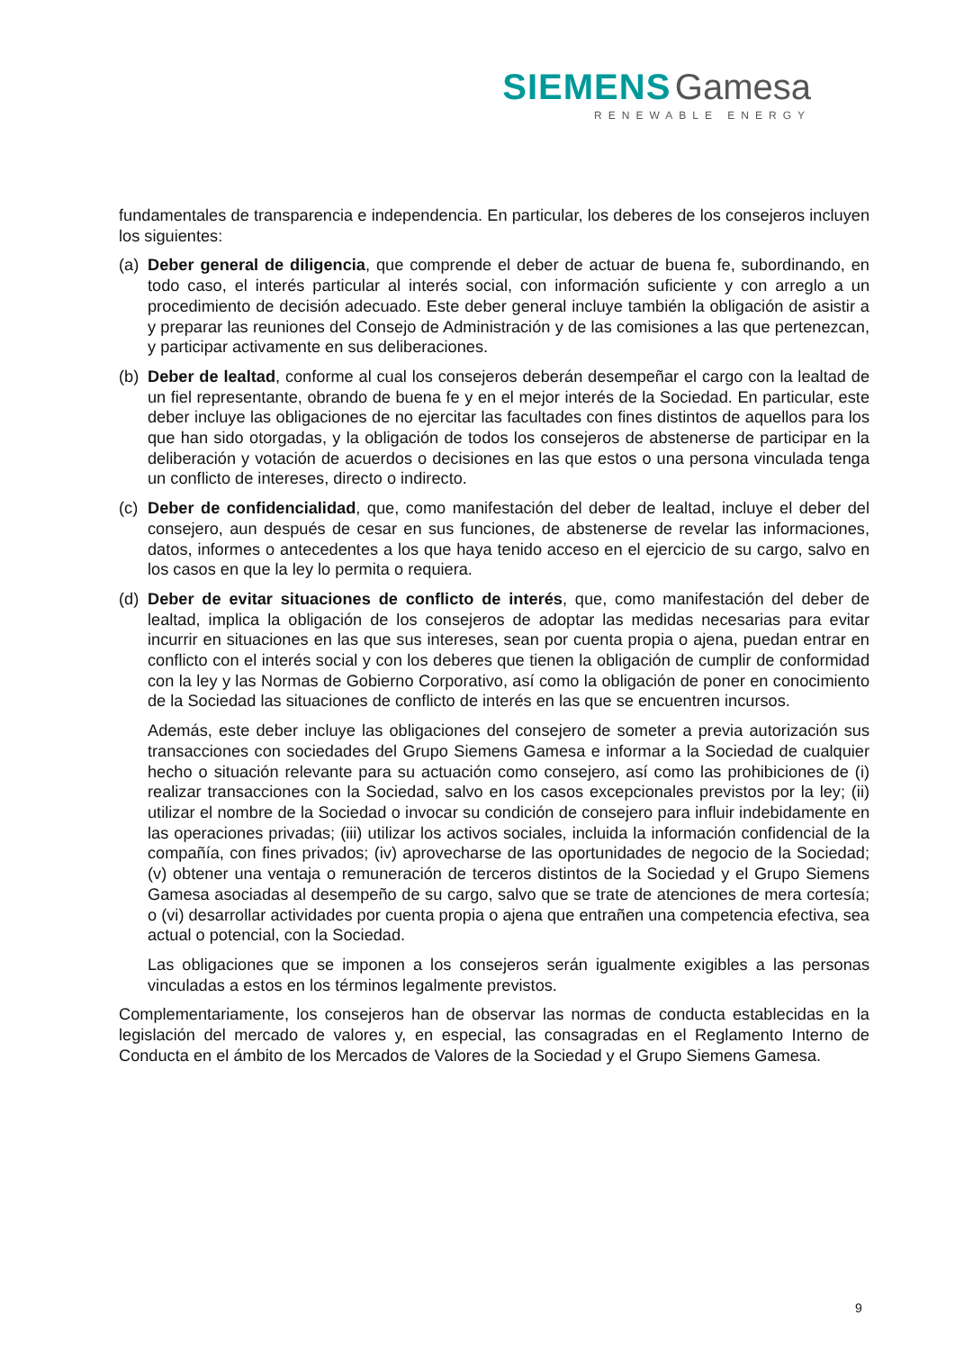SIEMENS Gamesa
RENEWABLE ENERGY
fundamentales de transparencia e independencia. En particular, los deberes de los consejeros incluyen los siguientes:
(a)
Deber general de diligencia, que comprende el deber de actuar de buena fe, subordinando, en todo caso, el interés particular al interés social, con información suficiente y con arreglo a un procedimiento de decisión adecuado. Este deber general incluye también la obligación de asistir a y preparar las reuniones del Consejo de Administración y de las comisiones a las que pertenezcan, y participar activamente en sus deliberaciones.
(b)
Deber de lealtad, conforme al cual los consejeros deberán desempeñar el cargo con la lealtad de un fiel representante, obrando de buena fe y en el mejor interés de la Sociedad. En particular, este deber incluye las obligaciones de no ejercitar las facultades con fines distintos de aquellos para los que han sido otorgadas, y la obligación de todos los consejeros de abstenerse de participar en la deliberación y votación de acuerdos o decisiones en las que estos o una persona vinculada tenga un conflicto de intereses, directo o indirecto.
(c)
Deber de confidencialidad, que, como manifestación del deber de lealtad, incluye el deber del consejero, aun después de cesar en sus funciones, de abstenerse de revelar las informaciones, datos, informes o antecedentes a los que haya tenido acceso en el ejercicio de su cargo, salvo en los casos en que la ley lo permita o requiera.
(d)
Deber de evitar situaciones de conflicto de interés, que, como manifestación del deber de lealtad, implica la obligación de los consejeros de adoptar las medidas necesarias para evitar incurrir en situaciones en las que sus intereses, sean por cuenta propia o ajena, puedan entrar en conflicto con el interés social y con los deberes que tienen la obligación de cumplir de conformidad con la ley y las Normas de Gobierno Corporativo, así como la obligación de poner en conocimiento de la Sociedad las situaciones de conflicto de interés en las que se encuentren incursos.
Además, este deber incluye las obligaciones del consejero de someter a previa autorización sus transacciones con sociedades del Grupo Siemens Gamesa e informar a la Sociedad de cualquier hecho o situación relevante para su actuación como consejero, así como las prohibiciones de (i) realizar transacciones con la Sociedad, salvo en los casos excepcionales previstos por la ley; (ii) utilizar el nombre de la Sociedad o invocar su condición de consejero para influir indebidamente en las operaciones privadas; (iii) utilizar los activos sociales, incluida la información confidencial de la compañía, con fines privados; (iv) aprovecharse de las oportunidades de negocio de la Sociedad; (v) obtener una ventaja o remuneración de terceros distintos de la Sociedad y el Grupo Siemens Gamesa asociadas al desempeño de su cargo, salvo que se trate de atenciones de mera cortesía; o (vi) desarrollar actividades por cuenta propia o ajena que entrañen una competencia efectiva, sea actual o potencial, con la Sociedad.
Las obligaciones que se imponen a los consejeros serán igualmente exigibles a las personas vinculadas a estos en los términos legalmente previstos.
Complementariamente, los consejeros han de observar las normas de conducta establecidas en la legislación del mercado de valores y, en especial, las consagradas en el Reglamento Interno de Conducta en el ámbito de los Mercados de Valores de la Sociedad y el Grupo Siemens Gamesa.
9